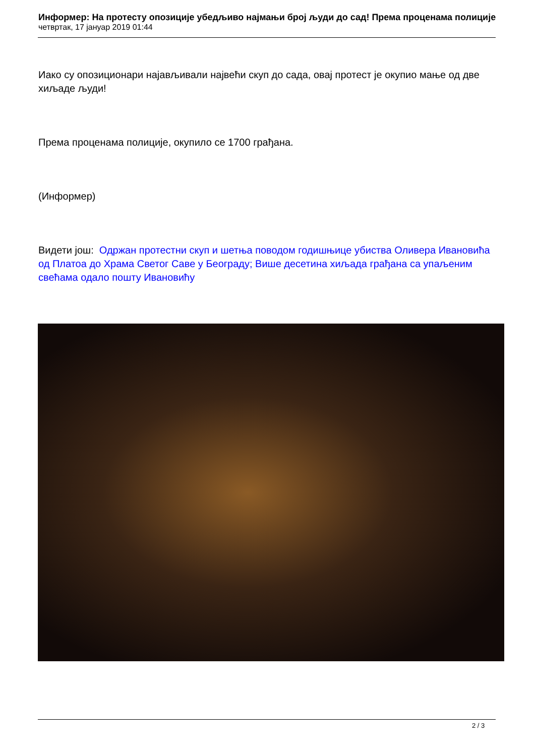Информер: На протесту опозиције убедљиво најмањи број људи до сад! Према проценама полиције
четвртак, 17 јануар 2019 01:44
Иако су опозиционари најављивали највећи скуп до сада, овај протест је окупио мање од две хиљаде људи!
Према проценама полиције, окупило се 1700 грађана.
(Информер)
Видети још: Одржан протестни скуп и шетња поводом годишњице убиства Оливера Ивановића од Платоа до Храма Светог Саве у Београду; Више десетина хиљада грађана са упаљеним свећама одало пошту Ивановићу
2 / 3